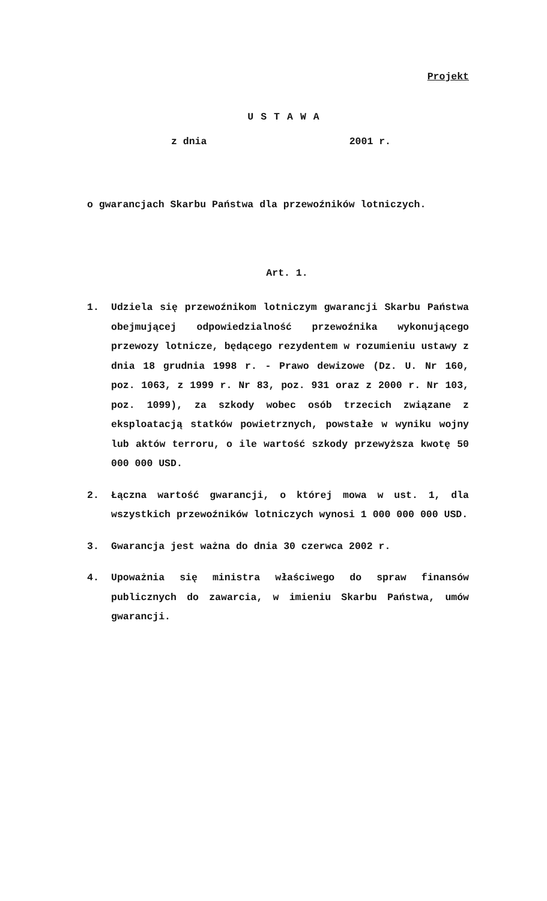Projekt
USTAWA
z dnia 2001 r.
o gwarancjach Skarbu Państwa dla przewoźników lotniczych.
Art. 1.
1. Udziela się przewoźnikom lotniczym gwarancji Skarbu Państwa obejmującej odpowiedzialność przewoźnika wykonującego przewozy lotnicze, będącego rezydentem w rozumieniu ustawy z dnia 18 grudnia 1998 r. - Prawo dewizowe (Dz. U. Nr 160, poz. 1063, z 1999 r. Nr 83, poz. 931 oraz z 2000 r. Nr 103, poz. 1099), za szkody wobec osób trzecich związane z eksploatacją statków powietrznych, powstałe w wyniku wojny lub aktów terroru, o ile wartość szkody przewyższa kwotę 50 000 000 USD.
2. Łączna wartość gwarancji, o której mowa w ust. 1, dla wszystkich przewoźników lotniczych wynosi 1 000 000 000 USD.
3. Gwarancja jest ważna do dnia 30 czerwca 2002 r.
4. Upoważnia się ministra właściwego do spraw finansów publicznych do zawarcia, w imieniu Skarbu Państwa, umów gwarancji.